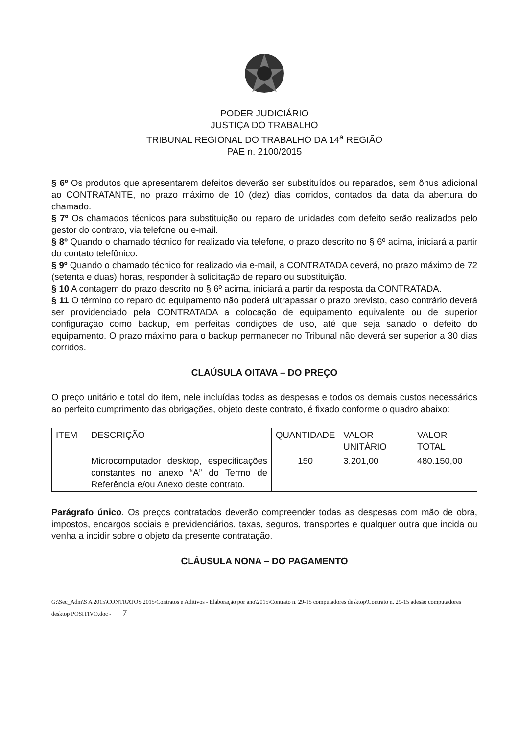PODER JUDICIÁRIO
JUSTIÇA DO TRABALHO
TRIBUNAL REGIONAL DO TRABALHO DA 14<sup>a</sup> REGIÃO
PAE n. 2100/2015
§ 6º Os produtos que apresentarem defeitos deverão ser substituídos ou reparados, sem ônus adicional ao CONTRATANTE, no prazo máximo de 10 (dez) dias corridos, contados da data da abertura do chamado.
§ 7º Os chamados técnicos para substituição ou reparo de unidades com defeito serão realizados pelo gestor do contrato, via telefone ou e-mail.
§ 8º Quando o chamado técnico for realizado via telefone, o prazo descrito no § 6º acima, iniciará a partir do contato telefônico.
§ 9º Quando o chamado técnico for realizado via e-mail, a CONTRATADA deverá, no prazo máximo de 72 (setenta e duas) horas, responder à solicitação de reparo ou substituição.
§ 10 A contagem do prazo descrito no § 6º acima, iniciará a partir da resposta da CONTRATADA.
§ 11 O término do reparo do equipamento não poderá ultrapassar o prazo previsto, caso contrário deverá ser providenciado pela CONTRATADA a colocação de equipamento equivalente ou de superior configuração como backup, em perfeitas condições de uso, até que seja sanado o defeito do equipamento. O prazo máximo para o backup permanecer no Tribunal não deverá ser superior a 30 dias corridos.
CLAÚSULA OITAVA – DO PREÇO
O preço unitário e total do item, nele incluídas todas as despesas e todos os demais custos necessários ao perfeito cumprimento das obrigações, objeto deste contrato, é fixado conforme o quadro abaixo:
| ITEM | DESCRIÇÃO | QUANTIDADE | VALOR UNITÁRIO | VALOR TOTAL |
| --- | --- | --- | --- | --- |
| | Microcomputador desktop, especificações constantes no anexo “A” do Termo de Referência e/ou Anexo deste contrato. | 150 | 3.201,00 | 480.150,00 |
Parágrafo único. Os preços contratados deverão compreender todas as despesas com mão de obra, impostos, encargos sociais e previdenciários, taxas, seguros, transportes e qualquer outra que incida ou venha a incidir sobre o objeto da presente contratação.
CLÁUSULA NONA – DO PAGAMENTO
G:\Sec_Adm\S A 2015\CONTRATOS 2015\Contratos e Aditivos - Elaboração por ano\2015\Contrato n. 29-15 computadores desktop\Contrato n. 29-15 adesão computadores desktop POSITIVO.doc - 7